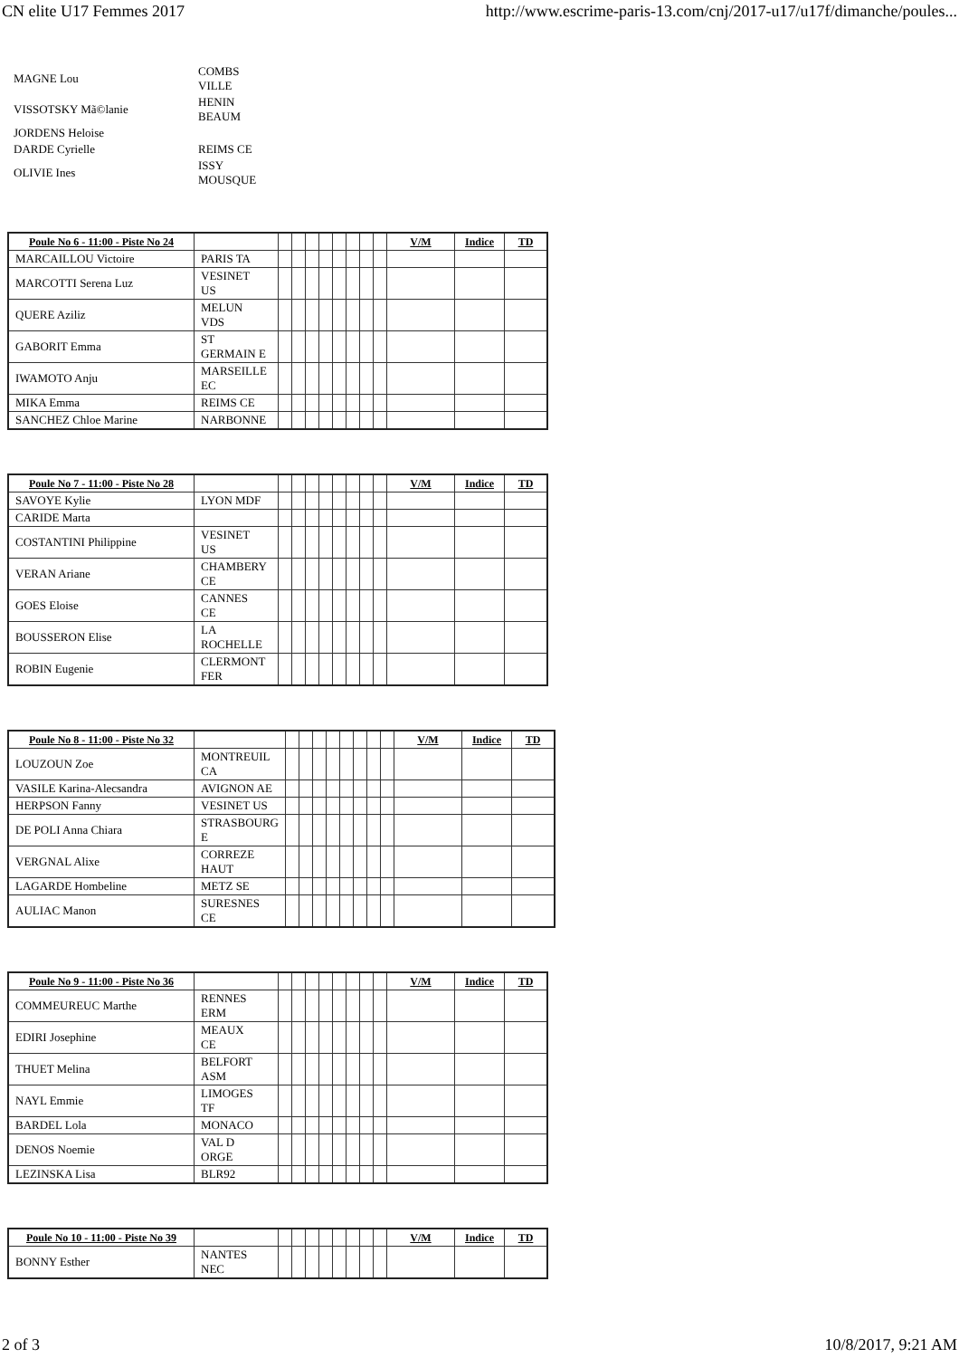CN elite U17 Femmes 2017 http://www.escrime-paris-13.com/cnj/2017-u17/u17f/dimanche/poules...
| MAGNE Lou | COMBS VILLE |
| VISSOTSKY Mã©lanie | HENIN BEAUM |
| JORDENS Heloise | |
| DARDE Cyrielle | REIMS CE |
| OLIVIE Ines | ISSY MOUSQUE |
| Poule No 6 - 11:00 - Piste No 24 | | | | | | | | | | V/M | Indice | TD |
| --- | --- | --- | --- | --- | --- | --- | --- | --- | --- | --- | --- | --- |
| MARCAILLOU Victoire | PARIS TA | | | | | | | | | | | |
| MARCOTTI Serena Luz | VESINET US | | | | | | | | | | | |
| QUERE Aziliz | MELUN VDS | | | | | | | | | | | |
| GABORIT Emma | ST GERMAIN E | | | | | | | | | | | |
| IWAMOTO Anju | MARSEILLE EC | | | | | | | | | | | |
| MIKA Emma | REIMS CE | | | | | | | | | | | |
| SANCHEZ Chloe Marine | NARBONNE | | | | | | | | | | | |
| Poule No 7 - 11:00 - Piste No 28 | | | | | | | | | | V/M | Indice | TD |
| --- | --- | --- | --- | --- | --- | --- | --- | --- | --- | --- | --- | --- |
| SAVOYE Kylie | LYON MDF | | | | | | | | | | | |
| CARIDE Marta | | | | | | | | | | | | |
| COSTANTINI Philippine | VESINET US | | | | | | | | | | | |
| VERAN Ariane | CHAMBERY CE | | | | | | | | | | | |
| GOES Eloise | CANNES CE | | | | | | | | | | | |
| BOUSSERON Elise | LA ROCHELLE | | | | | | | | | | | |
| ROBIN Eugenie | CLERMONT FER | | | | | | | | | | | |
| Poule No 8 - 11:00 - Piste No 32 | | | | | | | | | | V/M | Indice | TD |
| --- | --- | --- | --- | --- | --- | --- | --- | --- | --- | --- | --- | --- |
| LOUZOUN Zoe | MONTREUIL CA | | | | | | | | | | | |
| VASILE Karina-Alecsandra | AVIGNON AE | | | | | | | | | | | |
| HERPSON Fanny | VESINET US | | | | | | | | | | | |
| DE POLI Anna Chiara | STRASBOURG E | | | | | | | | | | | |
| VERGNAL Alixe | CORREZE HAUT | | | | | | | | | | | |
| LAGARDE Hombeline | METZ SE | | | | | | | | | | | |
| AULIAC Manon | SURESNES CE | | | | | | | | | | | |
| Poule No 9 - 11:00 - Piste No 36 | | | | | | | | | | V/M | Indice | TD |
| --- | --- | --- | --- | --- | --- | --- | --- | --- | --- | --- | --- | --- |
| COMMEUREUC Marthe | RENNES ERM | | | | | | | | | | | |
| EDIRI Josephine | MEAUX CE | | | | | | | | | | | |
| THUET Melina | BELFORT ASM | | | | | | | | | | | |
| NAYL Emmie | LIMOGES TF | | | | | | | | | | | |
| BARDEL Lola | MONACO | | | | | | | | | | | |
| DENOS Noemie | VAL D ORGE | | | | | | | | | | | |
| LEZINSKA Lisa | BLR92 | | | | | | | | | | | |
| Poule No 10 - 11:00 - Piste No 39 | | | | | | | | | | V/M | Indice | TD |
| --- | --- | --- | --- | --- | --- | --- | --- | --- | --- | --- | --- | --- |
| BONNY Esther | NANTES NEC | | | | | | | | | | | |
2 of 3 10/8/2017, 9:21 AM